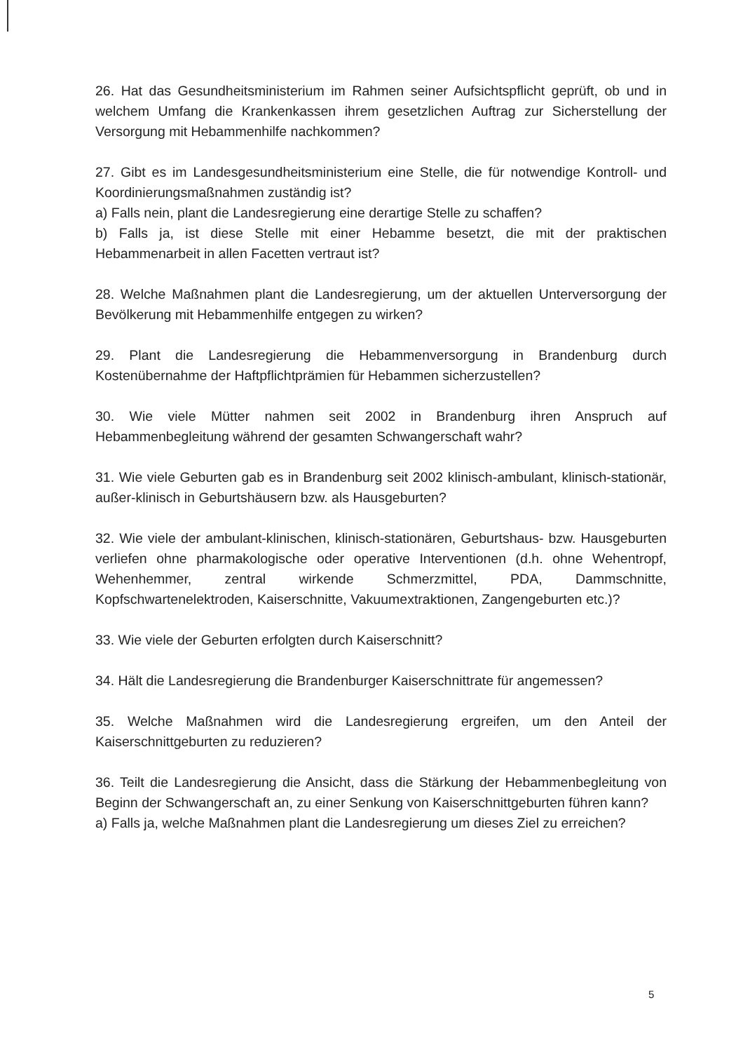26. Hat das Gesundheitsministerium im Rahmen seiner Aufsichtspflicht geprüft, ob und in welchem Umfang die Krankenkassen ihrem gesetzlichen Auftrag zur Sicherstellung der Versorgung mit Hebammenhilfe nachkommen?
27. Gibt es im Landesgesundheitsministerium eine Stelle, die für notwendige Kontroll- und Koordinierungsmaßnahmen zuständig ist?
a) Falls nein, plant die Landesregierung eine derartige Stelle zu schaffen?
b) Falls ja, ist diese Stelle mit einer Hebamme besetzt, die mit der praktischen Hebammenarbeit in allen Facetten vertraut ist?
28. Welche Maßnahmen plant die Landesregierung, um der aktuellen Unterversorgung der Bevölkerung mit Hebammenhilfe entgegen zu wirken?
29. Plant die Landesregierung die Hebammenversorgung in Brandenburg durch Kostenübernahme der Haftpflichtprämien für Hebammen sicherzustellen?
30. Wie viele Mütter nahmen seit 2002 in Brandenburg ihren Anspruch auf Hebammenbegleitung während der gesamten Schwangerschaft wahr?
31. Wie viele Geburten gab es in Brandenburg seit 2002 klinisch-ambulant, klinisch-stationär, außer-klinisch in Geburtshäusern bzw. als Hausgeburten?
32. Wie viele der ambulant-klinischen, klinisch-stationären, Geburtshaus- bzw. Hausgeburten verliefen ohne pharmakologische oder operative Interventionen (d.h. ohne Wehentropf, Wehenhemmer, zentral wirkende Schmerzmittel, PDA, Dammschnitte, Kopfschwartenelektroden, Kaiserschnitte, Vakuumextraktionen, Zangengeburten etc.)?
33. Wie viele der Geburten erfolgten durch Kaiserschnitt?
34. Hält die Landesregierung die Brandenburger Kaiserschnittrate für angemessen?
35. Welche Maßnahmen wird die Landesregierung ergreifen, um den Anteil der Kaiserschnittgeburten zu reduzieren?
36. Teilt die Landesregierung die Ansicht, dass die Stärkung der Hebammenbegleitung von Beginn der Schwangerschaft an, zu einer Senkung von Kaiserschnittgeburten führen kann?
a) Falls ja, welche Maßnahmen plant die Landesregierung um dieses Ziel zu erreichen?
5